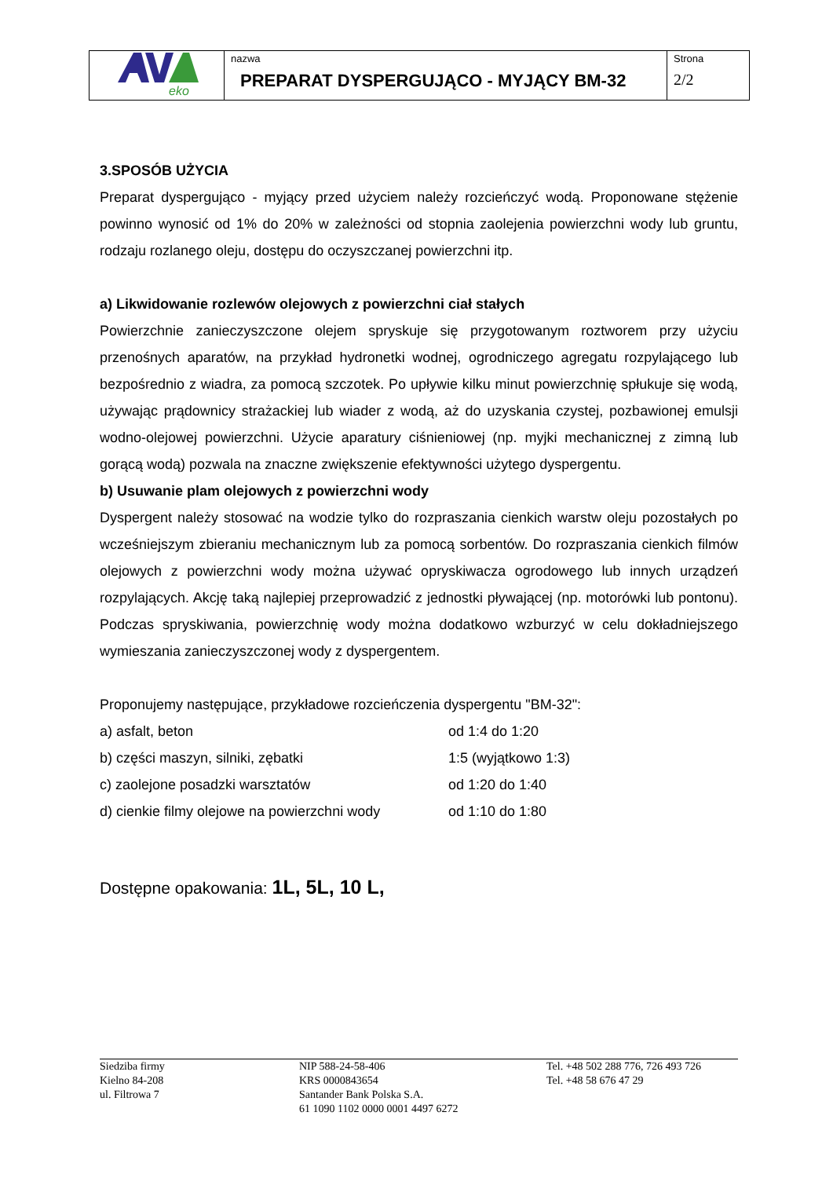| eko | nazwa PREPARAT DYSPERGUJĄCO - MYJĄCY BM-32 | Strona 2/2 |
3.SPOSÓB UŻYCIA
Preparat dyspergująco - myjący przed użyciem należy rozcieńczyć wodą. Proponowane stężenie powinno wynosić od 1% do 20% w zależności od stopnia zaolejenia powierzchni wody lub gruntu, rodzaju rozlanego oleju, dostępu do oczyszczanej powierzchni itp.
a) Likwidowanie rozlewów olejowych z powierzchni ciał stałych
Powierzchnie zanieczyszczone olejem spryskuje się przygotowanym roztworem przy użyciu przenośnych aparatów, na przykład hydronetki wodnej, ogrodniczego agregatu rozpylającego lub bezpośrednio z wiadra, za pomocą szczotek. Po upływie kilku minut powierzchnię spłukuje się wodą, używając prądownicy strażackiej lub wiader z wodą, aż do uzyskania czystej, pozbawionej emulsji wodno-olejowej powierzchni. Użycie aparatury ciśnieniowej (np. myjki mechanicznej z zimną lub gorącą wodą) pozwala na znaczne zwiększenie efektywności użytego dyspergentu.
b) Usuwanie plam olejowych z powierzchni wody
Dyspergent należy stosować na wodzie tylko do rozpraszania cienkich warstw oleju pozostałych po wcześniejszym zbieraniu mechanicznym lub za pomocą sorbentów. Do rozpraszania cienkich filmów olejowych z powierzchni wody można używać opryskiwacza ogrodowego lub innych urządzeń rozpylających. Akcję taką najlepiej przeprowadzić z jednostki pływającej (np. motorówki lub pontonu). Podczas spryskiwania, powierzchnię wody można dodatkowo wzburzyć w celu dokładniejszego wymieszania zanieczyszczonej wody z dyspergentem.
Proponujemy następujące, przykładowe rozcieńczenia dyspergentu "BM-32":
| a) asfalt, beton | od 1:4 do 1:20 |
| b) części maszyn, silniki, zębatki | 1:5 (wyjątkowo 1:3) |
| c) zaolejone posadzki warsztatów | od 1:20 do 1:40 |
| d) cienkie filmy olejowe na powierzchni wody | od 1:10 do 1:80 |
Dostępne opakowania: 1L, 5L, 10 L,
Siedziba firmy
Kielno 84-208
ul. Filtrowa 7
NIP 588-24-58-406
KRS 0000843654
Santander Bank Polska S.A.
61 1090 1102 0000 0001 4497 6272
Tel. +48 502 288 776, 726 493 726
Tel. +48 58 676 47 29